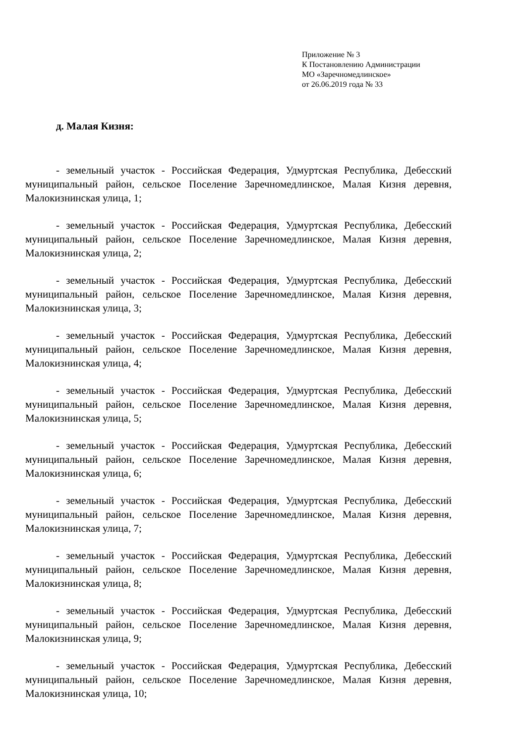Приложение № 3
К Постановлению Администрации
МО «Заречномедлинское»
от 26.06.2019 года № 33
д. Малая Кизня:
- земельный участок - Российская Федерация, Удмуртская Республика, Дебесский муниципальный район, сельское Поселение Заречномедлинское, Малая Кизня деревня, Малокизнинская улица, 1;
- земельный участок - Российская Федерация, Удмуртская Республика, Дебесский муниципальный район, сельское Поселение Заречномедлинское, Малая Кизня деревня, Малокизнинская улица, 2;
- земельный участок - Российская Федерация, Удмуртская Республика, Дебесский муниципальный район, сельское Поселение Заречномедлинское, Малая Кизня деревня, Малокизнинская улица, 3;
- земельный участок - Российская Федерация, Удмуртская Республика, Дебесский муниципальный район, сельское Поселение Заречномедлинское, Малая Кизня деревня, Малокизнинская улица, 4;
- земельный участок - Российская Федерация, Удмуртская Республика, Дебесский муниципальный район, сельское Поселение Заречномедлинское, Малая Кизня деревня, Малокизнинская улица, 5;
- земельный участок - Российская Федерация, Удмуртская Республика, Дебесский муниципальный район, сельское Поселение Заречномедлинское, Малая Кизня деревня, Малокизнинская улица, 6;
- земельный участок - Российская Федерация, Удмуртская Республика, Дебесский муниципальный район, сельское Поселение Заречномедлинское, Малая Кизня деревня, Малокизнинская улица, 7;
- земельный участок - Российская Федерация, Удмуртская Республика, Дебесский муниципальный район, сельское Поселение Заречномедлинское, Малая Кизня деревня, Малокизнинская улица, 8;
- земельный участок - Российская Федерация, Удмуртская Республика, Дебесский муниципальный район, сельское Поселение Заречномедлинское, Малая Кизня деревня, Малокизнинская улица, 9;
- земельный участок - Российская Федерация, Удмуртская Республика, Дебесский муниципальный район, сельское Поселение Заречномедлинское, Малая Кизня деревня, Малокизнинская улица, 10;